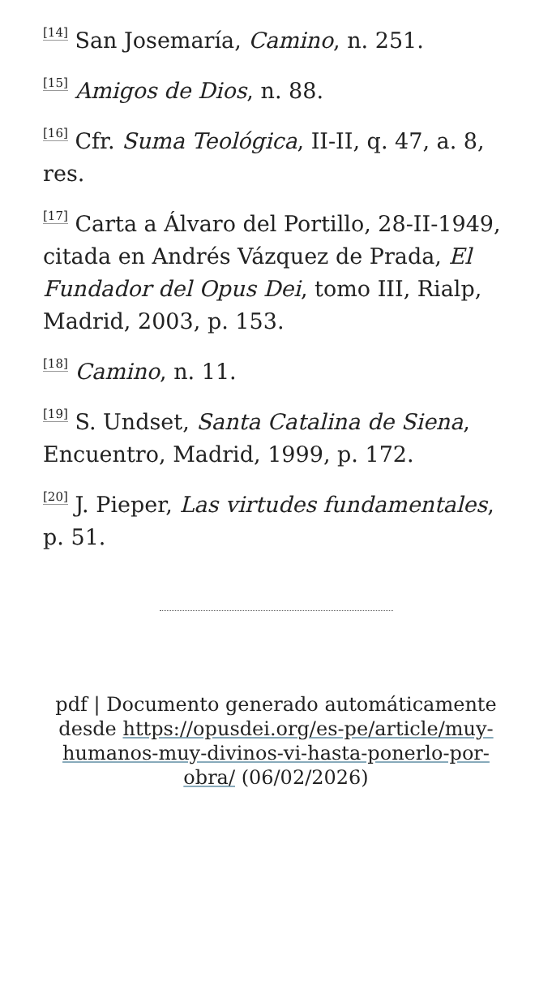<sup>[14]</sup> San Josemaría, Camino, n. 251.
<sup>[15]</sup> Amigos de Dios, n. 88.
<sup>[16]</sup> Cfr. Suma Teológica, II-II, q. 47, a. 8, res.
<sup>[17]</sup> Carta a Álvaro del Portillo, 28-II-1949, citada en Andrés Vázquez de Prada, El Fundador del Opus Dei, tomo III, Rialp, Madrid, 2003, p. 153.
<sup>[18]</sup> Camino, n. 11.
<sup>[19]</sup> S. Undset, Santa Catalina de Siena, Encuentro, Madrid, 1999, p. 172.
<sup>[20]</sup> J. Pieper, Las virtudes fundamentales, p. 51.
pdf | Documento generado automáticamente desde https://opusdei.org/es-pe/article/muy-humanos-muy-divinos-vi-hasta-ponerlo-por-obra/ (06/02/2026)